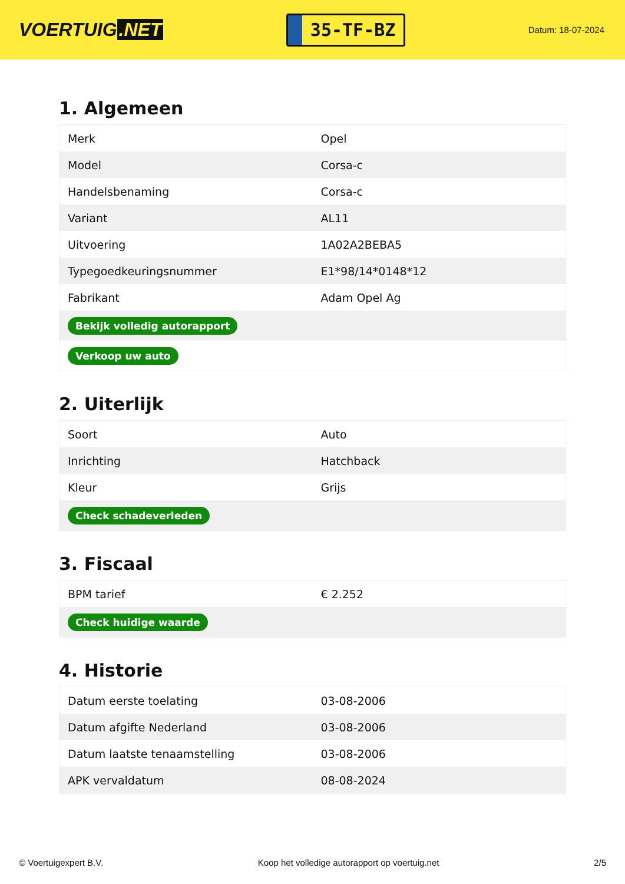VOERTUIG.NET
35-TF-BZ
Datum: 18-07-2024
1. Algemeen
| Merk | Opel |
| Model | Corsa-c |
| Handelsbenaming | Corsa-c |
| Variant | AL11 |
| Uitvoering | 1A02A2BEBA5 |
| Typegoedkeuringsnummer | E1*98/14*0148*12 |
| Fabrikant | Adam Opel Ag |
| Bekijk volledig autorapport | |
| Verkoop uw auto | |
2. Uiterlijk
| Soort | Auto |
| Inrichting | Hatchback |
| Kleur | Grijs |
| Check schadeverleden | |
3. Fiscaal
| BPM tarief | € 2.252 |
| Check huidige waarde | |
4. Historie
| Datum eerste toelating | 03-08-2006 |
| Datum afgifte Nederland | 03-08-2006 |
| Datum laatste tenaamstelling | 03-08-2006 |
| APK vervaldatum | 08-08-2024 |
© Voertuigexpert B.V. Koop het volledige autorapport op voertuig.net 2/5